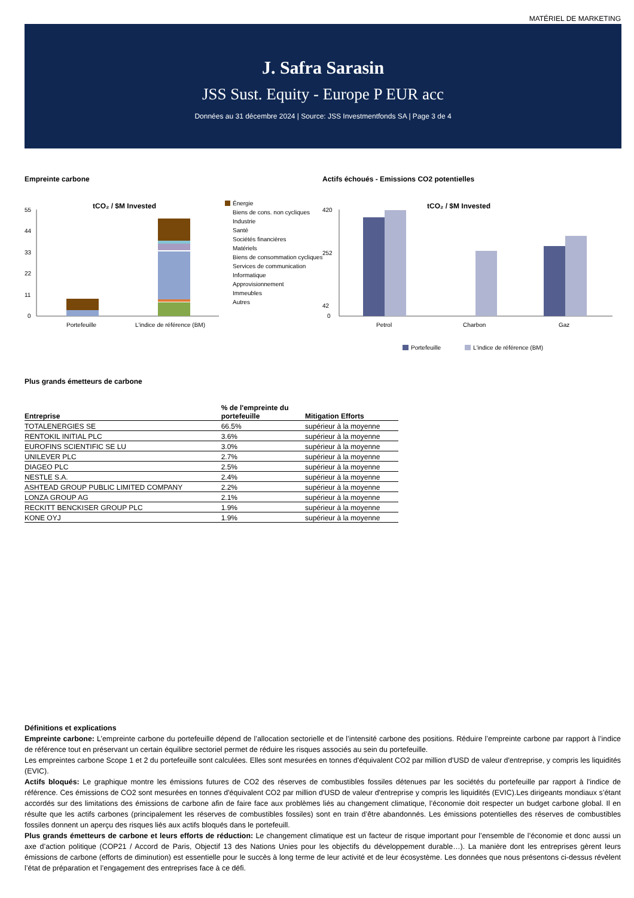MATÉRIEL DE MARKETING
J. Safra Sarasin
JSS Sust. Equity - Europe P EUR acc
Données au 31 décembre 2024 | Source: JSS Investmentfonds SA | Page 3 de 4
Empreinte carbone
tCO₂ / $M Invested
55
44
33
22
11
0
Portefeuille
L'indice de référence (BM)
Énergie
Biens de cons. non cycliques
Industrie
Santé
Sociétés financières
Matériels
Biens de consommation cycliques
Services de communication
Informatique
Approvisionnement
Immeubles
Autres
Actifs échoués - Emissions CO2 potentielles
tCO₂ / $M Invested
420
252
42
0
Petrol
Charbon
Gaz
Portefeuille
L'indice de référence (BM)
Plus grands émetteurs de carbone
| Entreprise | % de l'empreinte du portefeuille | Mitigation Efforts |
| --- | --- | --- |
| TOTALENERGIES SE | 66.5% | supérieur à la moyenne |
| RENTOKIL INITIAL PLC | 3.6% | supérieur à la moyenne |
| EUROFINS SCIENTIFIC SE LU | 3.0% | supérieur à la moyenne |
| UNILEVER PLC | 2.7% | supérieur à la moyenne |
| DIAGEO PLC | 2.5% | supérieur à la moyenne |
| NESTLE S.A. | 2.4% | supérieur à la moyenne |
| ASHTEAD GROUP PUBLIC LIMITED COMPANY | 2.2% | supérieur à la moyenne |
| LONZA GROUP AG | 2.1% | supérieur à la moyenne |
| RECKITT BENCKISER GROUP PLC | 1.9% | supérieur à la moyenne |
| KONE OYJ | 1.9% | supérieur à la moyenne |
Définitions et explications
Empreinte carbone: L’empreinte carbone du portefeuille dépend de l’allocation sectorielle et de l’intensité carbone des positions. Réduire l’empreinte carbone par rapport à l’indice de référence tout en préservant un certain équilibre sectoriel permet de réduire les risques associés au sein du portefeuille.
Les empreintes carbone Scope 1 et 2 du portefeuille sont calculées. Elles sont mesurées en tonnes d'équivalent CO2 par million d'USD de valeur d'entreprise, y compris les liquidités (EVIC).
Actifs bloqués: Le graphique montre les émissions futures de CO2 des réserves de combustibles fossiles détenues par les sociétés du portefeuille par rapport à l'indice de référence. Ces émissions de CO2 sont mesurées en tonnes d'équivalent CO2 par million d'USD de valeur d'entreprise y compris les liquidités (EVIC).Les dirigeants mondiaux s’étant accordés sur des limitations des émissions de carbone afin de faire face aux problèmes liés au changement climatique, l’économie doit respecter un budget carbone global. Il en résulte que les actifs carbones (principalement les réserves de combustibles fossiles) sont en train d’être abandonnés. Les émissions potentielles des réserves de combustibles fossiles donnent un aperçu des risques liés aux actifs bloqués dans le portefeuill.
Plus grands émetteurs de carbone et leurs efforts de réduction: Le changement climatique est un facteur de risque important pour l’ensemble de l’économie et donc aussi un axe d’action politique (COP21 / Accord de Paris, Objectif 13 des Nations Unies pour les objectifs du développement durable…). La manière dont les entreprises gèrent leurs émissions de carbone (efforts de diminution) est essentielle pour le succès à long terme de leur activité et de leur écosystème. Les données que nous présentons ci-dessus révèlent l’état de préparation et l’engagement des entreprises face à ce défi.